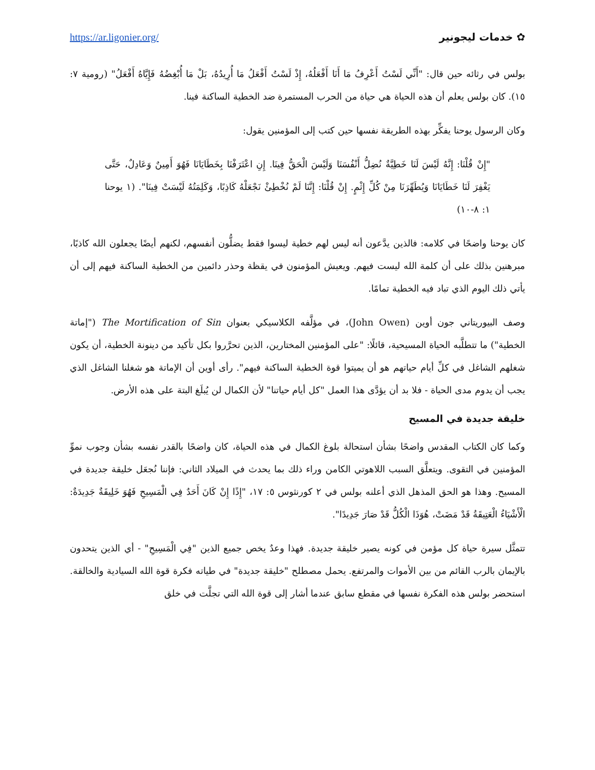https://ar.ligonier.org/ خدمات ليجونير ✿
بولس في رثائه حين قال: "أَنِّي لَسْتُ أَعْرِفُ مَا أَنَا أَفْعَلُهُ، إِذْ لَسْتُ أَفْعَلُ مَا أُرِيدُهُ، بَلْ مَا أُبْغِضُهُ فَإِيَّاهُ أَفْعَلُ" (رومية ٧: ١٥). كان بولس يعلم أن هذه الحياة هي حياة من الحرب المستمرة ضد الخطية الساكنة فينا.
وكان الرسول يوحنا يفكِّر بهذه الطريقة نفسها حين كتب إلى المؤمنين يقول:
"إِنْ قُلْنَا: إِنَّهُ لَيْسَ لَنَا خَطِيَّةٌ نُضِلُّ أَنْفُسَنَا وَلَيْسَ الْحَقُّ فِينَا. إِنِ اعْتَرَفْنَا بِخَطَايَانَا فَهُوَ أَمِينٌ وَعَادِلٌ، حَتَّى يَغْفِرَ لَنَا خَطَايَانَا وَيُطَهِّرَنَا مِنْ كُلِّ إِثْمٍ. إِنْ قُلْنَا: إِنَّنَا لَمْ نُخْطِئْ نَجْعَلْهُ كَاذِبًا، وَكَلِمَتُهُ لَيْسَتْ فِينَا". (١ يوحنا ١: ٨-١٠)
كان يوحنا واضحًا في كلامه: فالذين يدَّعون أنه ليس لهم خطية ليسوا فقط يضلُّون أنفسهم، لكنهم أيضًا يجعلون الله كاذبًا، مبرهنين بذلك على أن كلمة الله ليست فيهم. ويعيش المؤمنون في يقظة وحذر دائمين من الخطية الساكنة فيهم إلى أن يأتي ذلك اليوم الذي تباد فيه الخطية تمامًا.
وصف البيوريتاني جون أوين (John Owen)، في مؤلَّفه الكلاسيكي بعنوان The Mortification of Sin ("إماتة الخطية") ما تتطلَّبه الحياة المسيحية، قائلًا: "على المؤمنين المختارين، الذين تحرَّروا بكل تأكيد من دينونة الخطية، أن يكون شغلهم الشاغل في كلِّ أيام حياتهم هو أن يميتوا قوة الخطية الساكنة فيهم". رأى أوين أن الإماتة هو شغلنا الشاغل الذي يجب أن يدوم مدى الحياة - فلا بد أن يؤدَّى هذا العمل "كل أيام حياتنا" لأن الكمال لن يُبلَغ البتة على هذه الأرض.
خليقة جديدة في المسيح
وكما كان الكتاب المقدس واضحًا بشأن استحالة بلوغ الكمال في هذه الحياة، كان واضحًا بالقدر نفسه بشأن وجوب نموِّ المؤمنين في التقوى. ويتعلَّق السبب اللاهوتي الكامن وراء ذلك بما يحدث في الميلاد الثاني: فإننا نُجعَل خليقة جديدة في المسيح. وهذا هو الحق المذهل الذي أعلنه بولس في ٢ كورنثوس ٥: ١٧، "إِذًا إِنْ كَانَ أَحَدٌ فِي الْمَسِيحِ فَهُوَ خَلِيقَةٌ جَدِيدَةٌ: الْأَشْيَاءُ الْعَتِيقَةُ قَدْ مَضَتْ، هُوَذَا الْكُلُّ قَدْ صَارَ جَدِيدًا".
تتمثَّل سيرة حياة كل مؤمن في كونه يصير خليقة جديدة. فهذا وعدٌ يخص جميع الذين "فِي الْمَسِيحِ" - أي الذين يتحدون بالإيمان بالرب القائم من بين الأموات والمرتفع. يحمل مصطلح "خليقة جديدة" في طياته فكرة قوة الله السيادية والخالقة. استحضر بولس هذه الفكرة نفسها في مقطع سابق عندما أشار إلى قوة الله التي تجلَّت في خلق